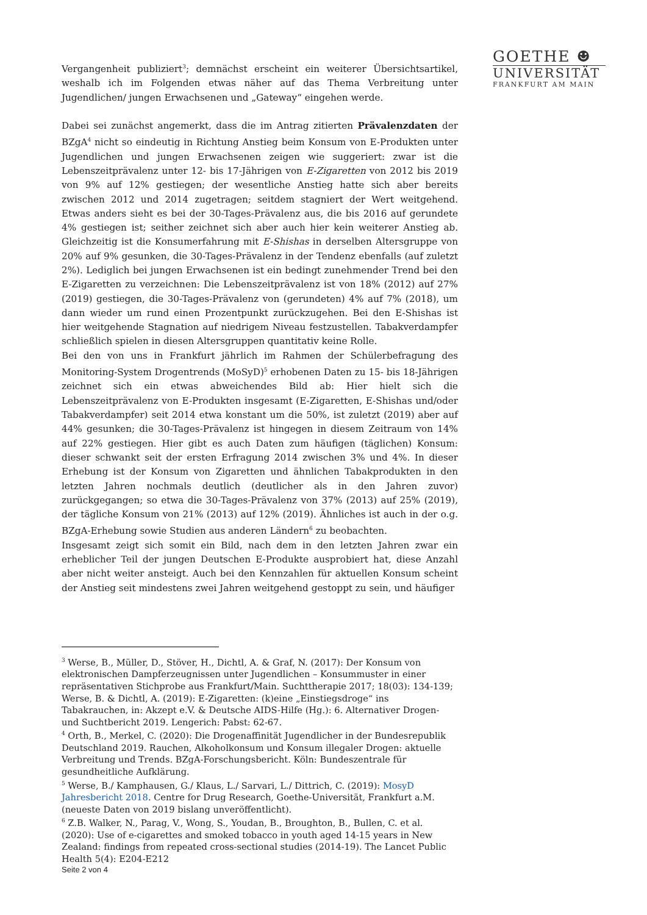GOETHE ☻
UNIVERSITÄT
FRANKFURT AM MAIN
Vergangenheit publiziert<sup>3</sup>; demnächst erscheint ein weiterer Übersichtsartikel, weshalb ich im Folgenden etwas näher auf das Thema Verbreitung unter Jugendlichen/ jungen Erwachsenen und „Gateway“ eingehen werde.
Dabei sei zunächst angemerkt, dass die im Antrag zitierten Prävalenzdaten der BZgA<sup>4</sup> nicht so eindeutig in Richtung Anstieg beim Konsum von E-Produkten unter Jugendlichen und jungen Erwachsenen zeigen wie suggeriert: zwar ist die Lebenszeitprävalenz unter 12- bis 17-Jährigen von E-Zigaretten von 2012 bis 2019 von 9% auf 12% gestiegen; der wesentliche Anstieg hatte sich aber bereits zwischen 2012 und 2014 zugetragen; seitdem stagniert der Wert weitgehend. Etwas anders sieht es bei der 30-Tages-Prävalenz aus, die bis 2016 auf gerundete 4% gestiegen ist; seither zeichnet sich aber auch hier kein weiterer Anstieg ab. Gleichzeitig ist die Konsumerfahrung mit E-Shishas in derselben Altersgruppe von 20% auf 9% gesunken, die 30-Tages-Prävalenz in der Tendenz ebenfalls (auf zuletzt 2%). Lediglich bei jungen Erwachsenen ist ein bedingt zunehmender Trend bei den E-Zigaretten zu verzeichnen: Die Lebenszeitprävalenz ist von 18% (2012) auf 27% (2019) gestiegen, die 30-Tages-Prävalenz von (gerundeten) 4% auf 7% (2018), um dann wieder um rund einen Prozentpunkt zurückzugehen. Bei den E-Shishas ist hier weitgehende Stagnation auf niedrigem Niveau festzustellen. Tabakverdampfer schließlich spielen in diesen Altersgruppen quantitativ keine Rolle.
Bei den von uns in Frankfurt jährlich im Rahmen der Schülerbefragung des Monitoring-System Drogentrends (MoSyD)<sup>5</sup> erhobenen Daten zu 15- bis 18-Jährigen zeichnet sich ein etwas abweichendes Bild ab: Hier hielt sich die Lebenszeitprävalenz von E-Produkten insgesamt (E-Zigaretten, E-Shishas und/oder Tabakverdampfer) seit 2014 etwa konstant um die 50%, ist zuletzt (2019) aber auf 44% gesunken; die 30-Tages-Prävalenz ist hingegen in diesem Zeitraum von 14% auf 22% gestiegen. Hier gibt es auch Daten zum häufigen (täglichen) Konsum: dieser schwankt seit der ersten Erfragung 2014 zwischen 3% und 4%. In dieser Erhebung ist der Konsum von Zigaretten und ähnlichen Tabakprodukten in den letzten Jahren nochmals deutlich (deutlicher als in den Jahren zuvor) zurückgegangen; so etwa die 30-Tages-Prävalenz von 37% (2013) auf 25% (2019), der tägliche Konsum von 21% (2013) auf 12% (2019). Ähnliches ist auch in der o.g. BZgA-Erhebung sowie Studien aus anderen Ländern<sup>6</sup> zu beobachten.
Insgesamt zeigt sich somit ein Bild, nach dem in den letzten Jahren zwar ein erheblicher Teil der jungen Deutschen E-Produkte ausprobiert hat, diese Anzahl aber nicht weiter ansteigt. Auch bei den Kennzahlen für aktuellen Konsum scheint der Anstieg seit mindestens zwei Jahren weitgehend gestoppt zu sein, und häufiger
<sup>3</sup> Werse, B., Müller, D., Stöver, H., Dichtl, A. & Graf, N. (2017): Der Konsum von elektronischen Dampferzeugnissen unter Jugendlichen – Konsummuster in einer repräsentativen Stichprobe aus Frankfurt/Main. Suchttherapie 2017; 18(03): 134-139; Werse, B. & Dichtl, A. (2019): E-Zigaretten: (k)eine „Einstiegsdroge“ ins Tabakrauchen, in: Akzept e.V. & Deutsche AIDS-Hilfe (Hg.): 6. Alternativer Drogen- und Suchtbericht 2019. Lengerich: Pabst: 62-67.
<sup>4</sup> Orth, B., Merkel, C. (2020): Die Drogenaffinität Jugendlicher in der Bundesrepublik Deutschland 2019. Rauchen, Alkoholkonsum und Konsum illegaler Drogen: aktuelle Verbreitung und Trends. BZgA-Forschungsbericht. Köln: Bundeszentrale für gesundheitliche Aufklärung.
<sup>5</sup> Werse, B./ Kamphausen, G./ Klaus, L./ Sarvari, L./ Dittrich, C. (2019): MosyD Jahresbericht 2018. Centre for Drug Research, Goethe-Universität, Frankfurt a.M. (neueste Daten von 2019 bislang unveröffentlicht).
<sup>6</sup> Z.B. Walker, N., Parag, V., Wong, S., Youdan, B., Broughton, B., Bullen, C. et al. (2020): Use of e-cigarettes and smoked tobacco in youth aged 14-15 years in New Zealand: findings from repeated cross-sectional studies (2014-19). The Lancet Public Health 5(4): E204-E212
Seite 2 von 4